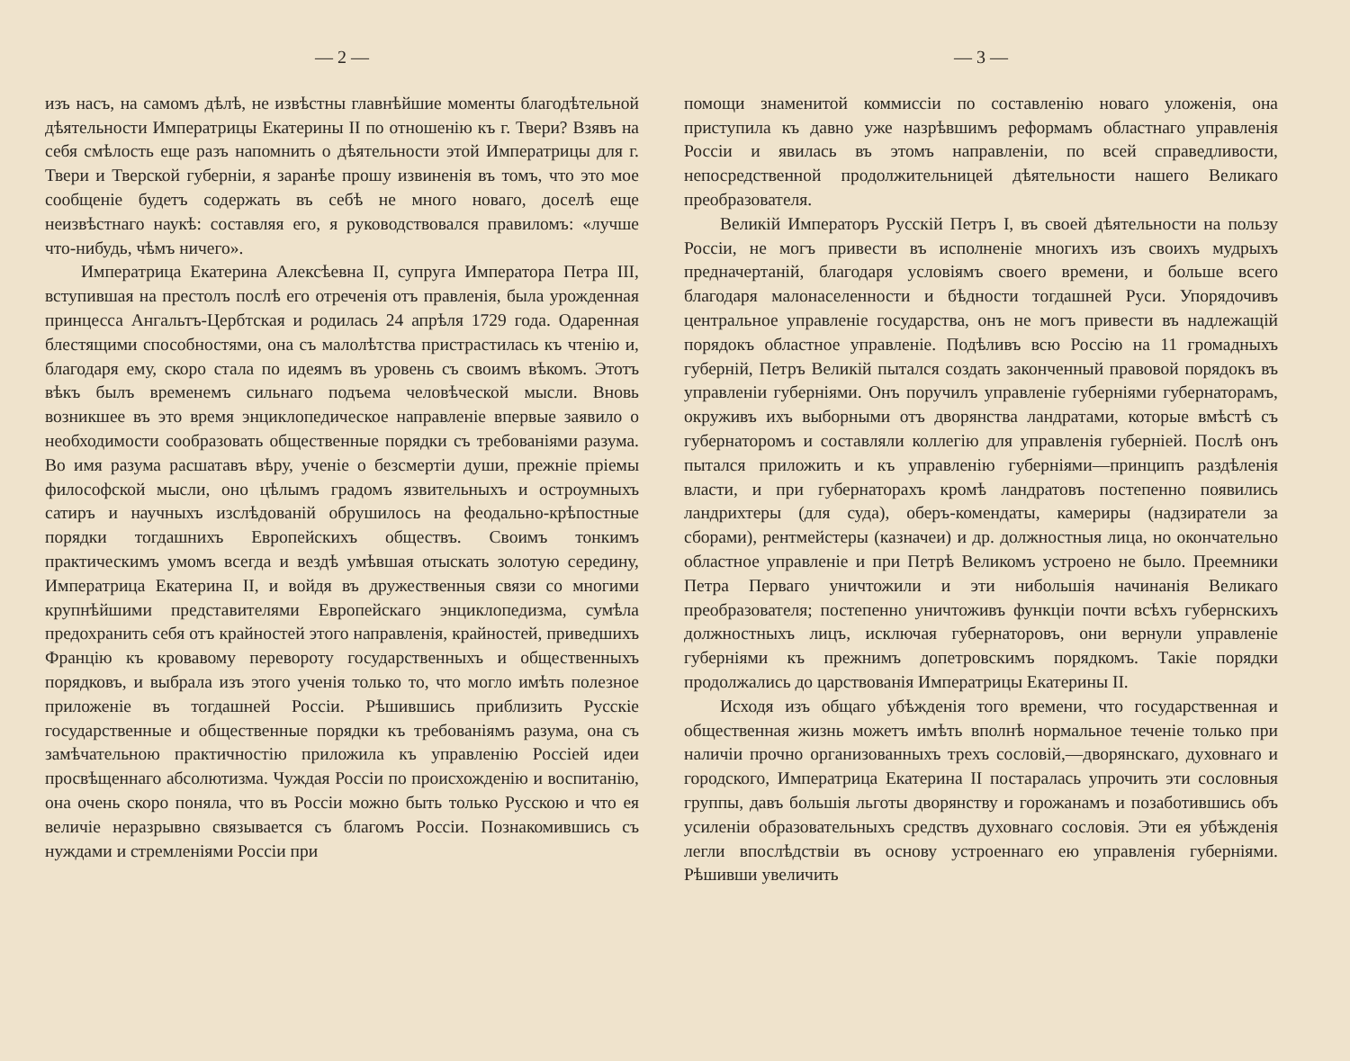— 2 —
изъ насъ, на самомъ дѣлѣ, не извѣстны главнѣйшие моменты благодѣтельной дѣятельности Императрицы Екатерины II по отношенію къ г. Твери? Взявъ на себя смѣлость еще разъ напомнить о дѣятельности этой Императрицы для г. Твери и Тверской губерніи, я заранѣе прошу извиненія въ томъ, что это мое сообщеніе будетъ содержать въ себѣ не много новаго, доселѣ еще неизвѣстнаго наукѣ: составляя его, я руководствовался правиломъ: «лучше что-нибудь, чѣмъ ничего».
Императрица Екатерина Алексѣевна II, супруга Императора Петра III, вступившая на престолъ послѣ его отреченія отъ правленія, была урожденная принцесса Ангальтъ-Цербтская и родилась 24 апрѣля 1729 года. Одаренная блестящими способностями, она съ малолѣтства пристрастилась къ чтенію и, благодаря ему, скоро стала по идеямъ въ уровень съ своимъ вѣкомъ. Этотъ вѣкъ былъ временемъ сильнаго подъема человѣческой мысли. Вновь возникшее въ это время энциклопедическое направленіе впервые заявило о необходимости сообразовать общественные порядки съ требованіями разума. Во имя разума расшатавъ вѣру, ученіе о безсмертіи души, прежніе пріемы философской мысли, оно цѣлымъ градомъ язвительныхъ и остроумныхъ сатиръ и научныхъ изслѣдованій обрушилось на феодально-крѣпостные порядки тогдашнихъ Европейскихъ обществъ. Своимъ тонкимъ практическимъ умомъ всегда и вездѣ умѣвшая отыскать золотую середину, Императрица Екатерина II, и войдя въ дружественныя связи со многими крупнѣйшими представителями Европейскаго энциклопедизма, сумѣла предохранить себя отъ крайностей этого направленія, крайностей, приведшихъ Францію къ кровавому перевороту государственныхъ и общественныхъ порядковъ, и выбрала изъ этого ученія только то, что могло имѣть полезное приложеніе въ тогдашней Россіи. Рѣшившись приблизить Русскіе государственные и общественные порядки къ требованіямъ разума, она съ замѣчательною практичностію приложила къ управленію Россіей идеи просвѣщеннаго абсолютизма. Чуждая Россіи по происхожденію и воспитанію, она очень скоро поняла, что въ Россіи можно быть только Русскою и что ея величіе неразрывно связывается съ благомъ Россіи. Познакомившись съ нуждами и стремленіями Россіи при
— 3 —
помощи знаменитой коммиссіи по составленію новаго уложенія, она приступила къ давно уже назрѣвшимъ реформамъ областнаго управленія Россіи и явилась въ этомъ направленіи, по всей справедливости, непосредственной продолжительницей дѣятельности нашего Великаго преобразователя.
Великій Императоръ Русскій Петръ I, въ своей дѣятельности на пользу Россіи, не могъ привести въ исполненіе многихъ изъ своихъ мудрыхъ предначертаній, благодаря условіямъ своего времени, и больше всего благодаря малонаселенности и бѣдности тогдашней Руси. Упорядочивъ центральное управленіе государства, онъ не могъ привести въ надлежащій порядокъ областное управленіе. Подѣливъ всю Россію на 11 громадныхъ губерній, Петръ Великій пытался создать законченный правовой порядокъ въ управленіи губерніями. Онъ поручилъ управленіе губерніями губернаторамъ, окруживъ ихъ выборными отъ дворянства ландратами, которые вмѣстѣ съ губернаторомъ и составляли коллегію для управленія губерніей. Послѣ онъ пытался приложить и къ управленію губерніями—принципъ раздѣленія власти, и при губернаторахъ кромѣ ландратовъ постепенно появились ландрихтеры (для суда), оберъ-комендаты, камериры (надзиратели за сборами), рентмейстеры (казначеи) и др. должностныя лица, но окончательно областное управленіе и при Петрѣ Великомъ устроено не было. Преемники Петра Перваго уничтожили и эти нибольшія начинанія Великаго преобразователя; постепенно уничтоживъ функціи почти всѣхъ губернскихъ должностныхъ лицъ, исключая губернаторовъ, они вернули управленіе губерніями къ прежнимъ допетровскимъ порядкомъ. Такіе порядки продолжались до царствованія Императрицы Екатерины II.
Исходя изъ общаго убѣжденія того времени, что государственная и общественная жизнь можетъ имѣть вполнѣ нормальное теченіе только при наличіи прочно организованныхъ трехъ сословій,—дворянскаго, духовнаго и городского, Императрица Екатерина II постаралась упрочить эти сословныя группы, давъ большія льготы дворянству и горожанамъ и позаботившись объ усиленіи образовательныхъ средствъ духовнаго сословія. Эти ея убѣжденія легли впослѣдствіи въ основу устроеннаго ею управленія губерніями. Рѣшивши увеличить